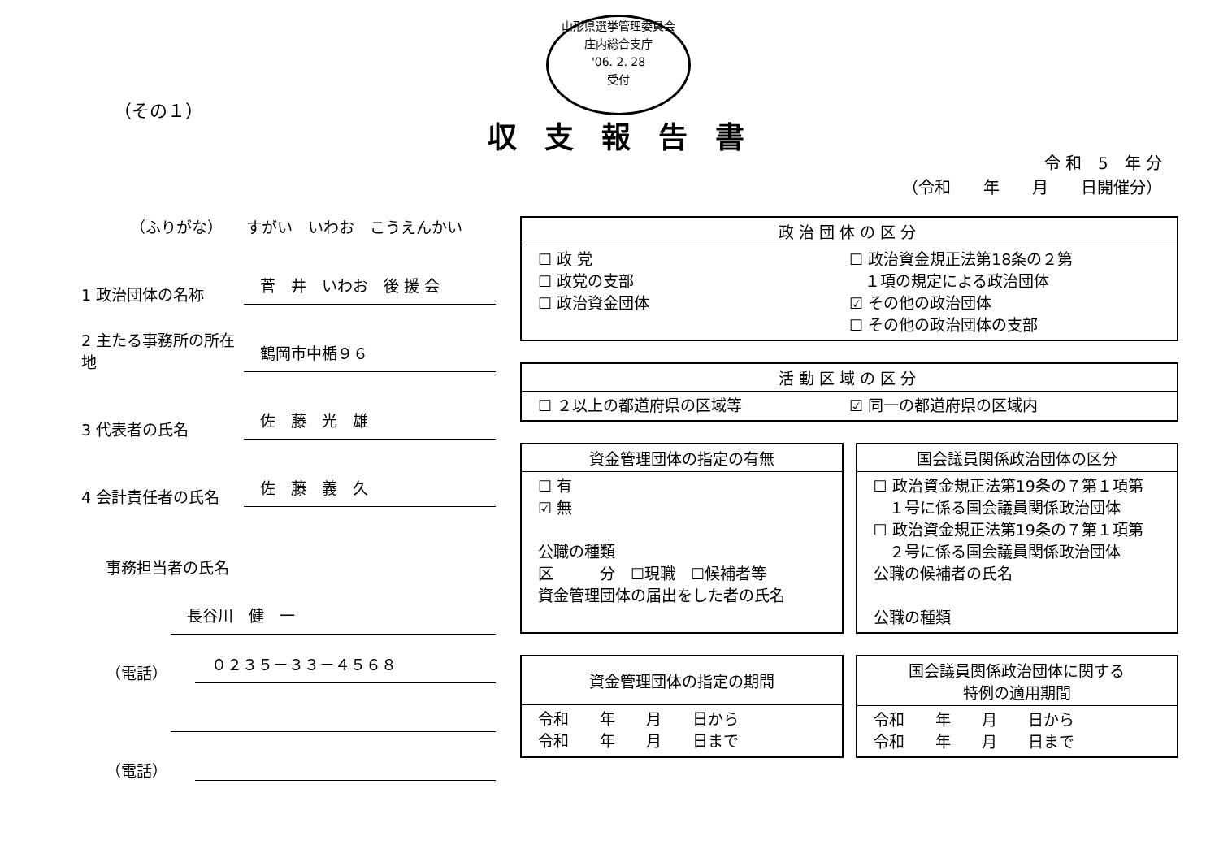山形県選挙管理委員会
庄内総合支庁
'06. 2. 28
受付
（その１）
収支報告書
令 和　5　年 分
（令和　　年　　月　　日開催分）
（ふりがな）　　すがい　いわお　こうえんかい
1 政治団体の名称
菅　井　いわお　後 援 会
2 主たる事務所の所在地
鶴岡市中楯９６
3 代表者の氏名
佐　藤　光　雄
4 会計責任者の氏名
佐　藤　義　久
事務担当者の氏名
長谷川　健　一
（電話）
０２３５－３３－４５６８
（電話）
政治団体の区分
☐ 政 党
☐ 政党の支部
☐ 政治資金団体
☐ 政治資金規正法第18条の２第
　１項の規定による政治団体
☑ その他の政治団体
☐ その他の政治団体の支部
活動区域の区分
☐ ２以上の都道府県の区域等 ☑ 同一の都道府県の区域内
資金管理団体の指定の有無
☐ 有
☑ 無
公職の種類
区　　　分　☐現職　☐候補者等
資金管理団体の届出をした者の氏名
国会議員関係政治団体の区分
☐ 政治資金規正法第19条の７第１項第
　１号に係る国会議員関係政治団体
☐ 政治資金規正法第19条の７第１項第
　２号に係る国会議員関係政治団体
公職の候補者の氏名
公職の種類
資金管理団体の指定の期間
令和　　年　　月　　日から
令和　　年　　月　　日まで
国会議員関係政治団体に関する
特例の適用期間
令和　　年　　月　　日から
令和　　年　　月　　日まで